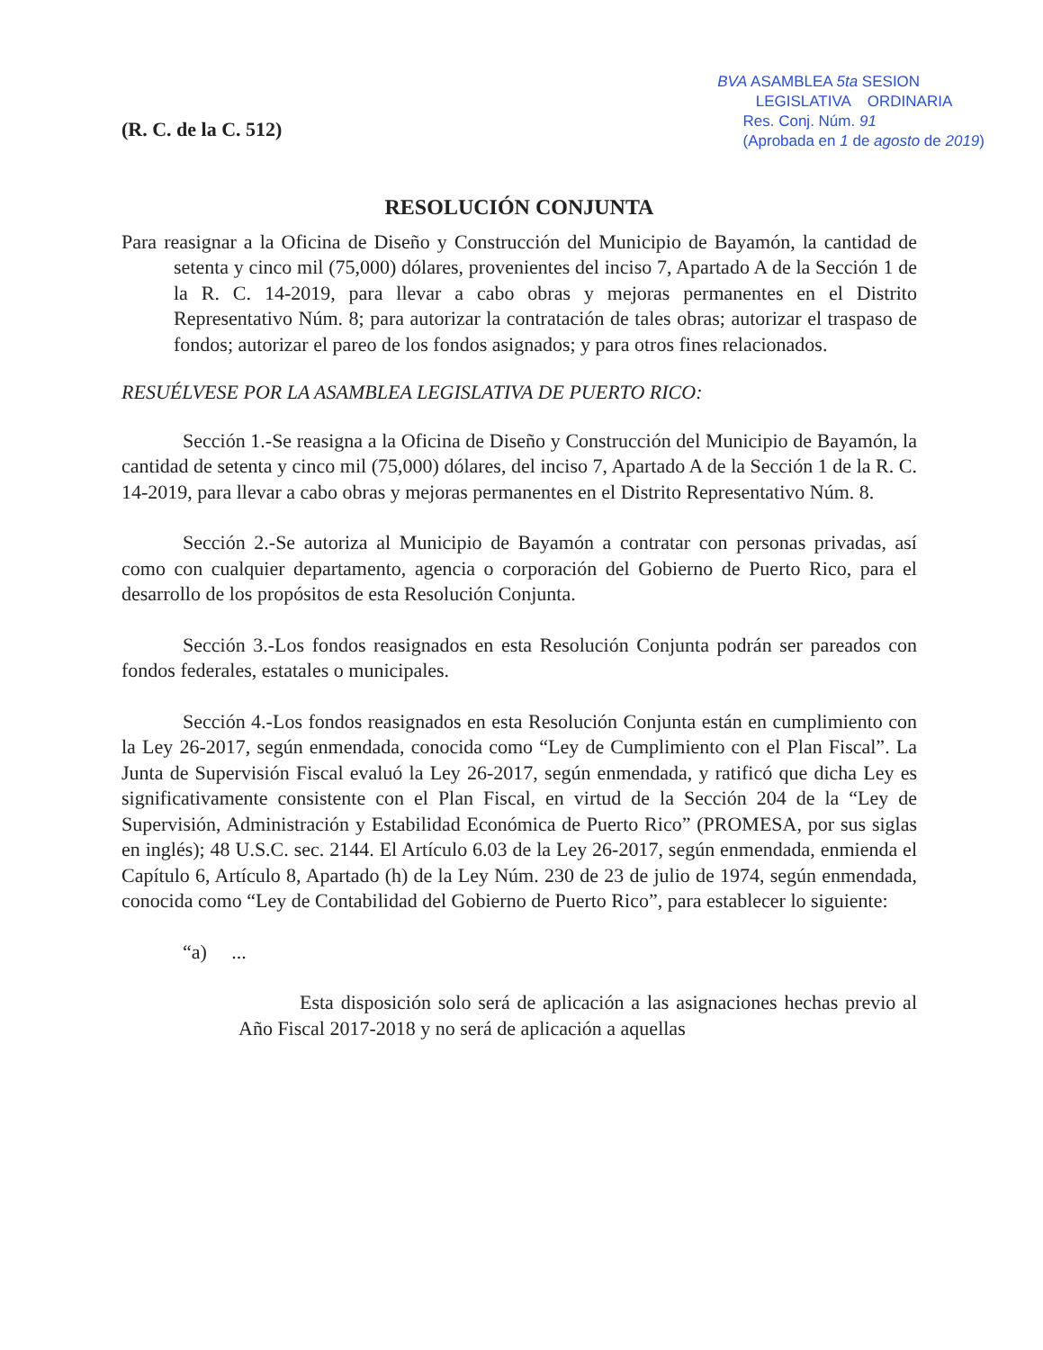(R. C. de la C. 512)
BVA ASAMBLEA 5ta SESION
LEGISLATIVA ORDINARIA
Res. Conj. Núm. 91
(Aprobada en 1 de agosto de 2019)
RESOLUCIÓN CONJUNTA
Para reasignar a la Oficina de Diseño y Construcción del Municipio de Bayamón, la cantidad de setenta y cinco mil (75,000) dólares, provenientes del inciso 7, Apartado A de la Sección 1 de la R. C. 14-2019, para llevar a cabo obras y mejoras permanentes en el Distrito Representativo Núm. 8; para autorizar la contratación de tales obras; autorizar el traspaso de fondos; autorizar el pareo de los fondos asignados; y para otros fines relacionados.
RESUÉLVESE POR LA ASAMBLEA LEGISLATIVA DE PUERTO RICO:
Sección 1.-Se reasigna a la Oficina de Diseño y Construcción del Municipio de Bayamón, la cantidad de setenta y cinco mil (75,000) dólares, del inciso 7, Apartado A de la Sección 1 de la R. C. 14-2019, para llevar a cabo obras y mejoras permanentes en el Distrito Representativo Núm. 8.
Sección 2.-Se autoriza al Municipio de Bayamón a contratar con personas privadas, así como con cualquier departamento, agencia o corporación del Gobierno de Puerto Rico, para el desarrollo de los propósitos de esta Resolución Conjunta.
Sección 3.-Los fondos reasignados en esta Resolución Conjunta podrán ser pareados con fondos federales, estatales o municipales.
Sección 4.-Los fondos reasignados en esta Resolución Conjunta están en cumplimiento con la Ley 26-2017, según enmendada, conocida como “Ley de Cumplimiento con el Plan Fiscal”. La Junta de Supervisión Fiscal evaluó la Ley 26-2017, según enmendada, y ratificó que dicha Ley es significativamente consistente con el Plan Fiscal, en virtud de la Sección 204 de la “Ley de Supervisión, Administración y Estabilidad Económica de Puerto Rico” (PROMESA, por sus siglas en inglés); 48 U.S.C. sec. 2144. El Artículo 6.03 de la Ley 26-2017, según enmendada, enmienda el Capítulo 6, Artículo 8, Apartado (h) de la Ley Núm. 230 de 23 de julio de 1974, según enmendada, conocida como “Ley de Contabilidad del Gobierno de Puerto Rico”, para establecer lo siguiente:
“a) ...
Esta disposición solo será de aplicación a las asignaciones hechas previo al Año Fiscal 2017-2018 y no será de aplicación a aquellas